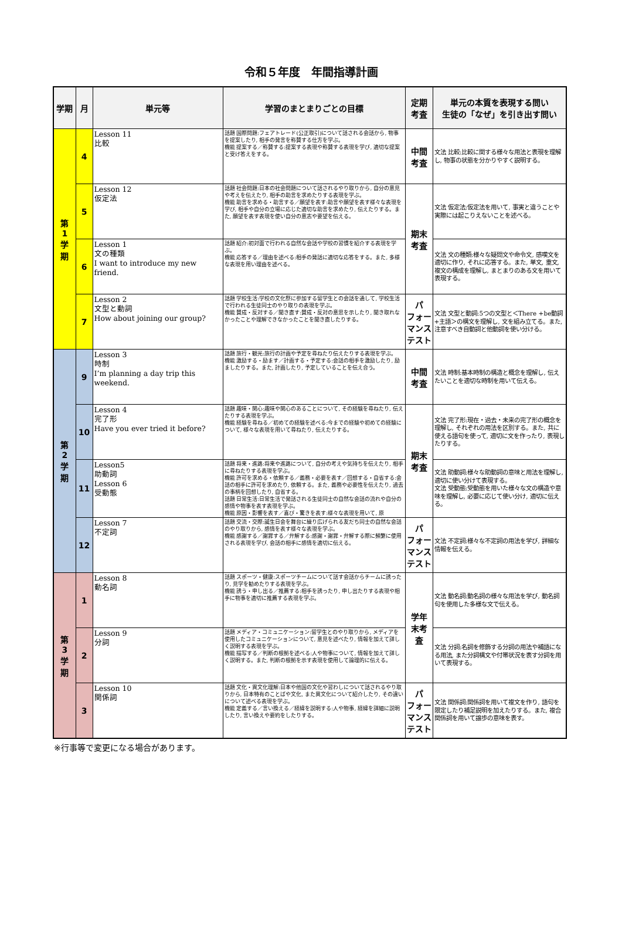令和５年度　年間指導計画
| 学期 | 月 | 単元等 | 学習のまとまりごとの目標 | 定期 考査 | 単元の本質を表現する問い 生徒の「なぜ」を引き出す問い |
| --- | --- | --- | --- | --- | --- |
| 第 1 学 期 | 4 | Lesson 11 比較 | 話題 国際問題:フェアトレード(公正取引)について話される会話から, 物事を提案したり, 相手の発言を称賛する仕方を学ぶ。 機能 提案する／称賛する:提案する表現や称賛する表現を学び, 適切な提案と受け答えをする。 | 中間 考査 | 文法 比較:比較に関する様々な用法と表現を理解し, 物事の状態を分かりやすく説明する。 |
| | 5 | Lesson 12 仮定法 | 話題 社会問題:日本の社会問題について話されるやり取りから, 自分の意見や考えを伝えたり, 相手の助言を求めたりする表現を学ぶ。 機能 助言を求める・助言する／願望を表す:助言や願望を表す様々な表現を学び, 相手や自分の立場に応じた適切な助言を求めたり, 伝えたりする。また, 願望を表す表現を使い自分の意志や要望を伝える。 | 期末 考査 | 文法 仮定法:仮定法を用いて, 事実と違うことや実際には起こりえないことを述べる。 |
| | 6 | Lesson 1 文の種類 I want to introduce my new friend. | 話題 紹介:初対面で行われる自然な会話や学校の習慣を紹介する表現を学ぶ。 機能 応答する／理由を述べる:相手の発話に適切な応答をする。また, 多様な表現を用い理由を述べる。 | | 文法 文の種類:様々な疑問文や命令文, 感嘆文を適切に作り, それに応答する。また, 単文, 重文, 複文の構成を理解し, まとまりのある文を用いて表現する。 |
| | 7 | Lesson 2 文型と動詞 How about joining our group? | 話題 学校生活:学校の文化祭に参加する留学生との会話を通して, 学校生活で行われる生徒同士のやり取りの表現を学ぶ。 機能 賛成・反対する／聞き直す:賛成・反対の意思を示したり, 聞き取れなかったことや理解できなかったことを聞き直したりする。 | パ フォー マンス テスト | 文法 文型と動詞:5つの文型と＜There +be動詞+主語＞の構文を理解し, 文を組み立てる。また, 注意すべき自動詞と他動詞を使い分ける。 |
| 第 2 学 期 | 9 | Lesson 3 時制 I’m planning a day trip this weekend. | 話題 旅行・観光:旅行の計画や予定を尋ねたり伝えたりする表現を学ぶ。 機能 激励する・励ます／計画する・予定する:会話の相手を激励したり, 励ましたりする。また, 計画したり, 予定していることを伝え合う。 | 中間 考査 | 文法 時制:基本時制の構造と概念を理解し, 伝えたいことを適切な時制を用いて伝える。 |
| | 10 | Lesson 4 完了形 Have you ever tried it before? | 話題 趣味・関心:趣味や関心のあることについて, その経験を尋ねたり, 伝えたりする表現を学ぶ。 機能 経験を尋ねる／初めての経験を述べる:今までの経験や初めての経験について, 様々な表現を用いて尋ねたり, 伝えたりする。 | 期末 考査 | 文法 完了形:現在・過去・未来の完了形の概念を理解し, それぞれの用法を区別する。また, 共に使える語句を使って, 適切に文を作ったり, 表現したりする。 |
| | 11 | Lesson5 助動詞 Lesson 6 受動態 | 話題 将来・進路:将来や進路について, 自分の考えや気持ちを伝えたり, 相手に尋ねたりする表現を学ぶ。 機能 許可を求める・依頼する／義務・必要を表す／回想する・自省する:会話の相手に許可を求めたり, 依頼する。また, 義務や必要性を伝えたり, 過去の事柄を回想したり, 自省する。 話題 日常生活:日常生活で発話される生徒同士の自然な会話の流れや自分の感情や物事を表す表現を学ぶ。 機能 原因・影響を表す／喜び・驚きを表す:様々な表現を用いて, 原 | | 文法 助動詞:様々な助動詞の意味と用法を理解し, 適切に使い分けて表現する。 文法 受動態:受動態を用いた様々な文の構造や意味を理解し, 必要に応じて使い分け, 適切に伝える。 |
| | 12 | Lesson 7 不定詞 | 話題 交流・交際:誕生日会を舞台に繰り広げられる友だち同士の自然な会話のやり取りから, 感情を表す様々な表現を学ぶ。 機能 感謝する／謝罪する／弁解する:感謝・謝罪・弁解する際に頻繁に使用される表現を学び, 会話の相手に感情を適切に伝える。 | パ フォー マンス テスト | 文法 不定詞:様々な不定詞の用法を学び, 詳細な情報を伝える。 |
| 第 3 学 期 | 1 | Lesson 8 動名詞 | 話題 スポーツ・健康:スポーツチームについて話す会話からチームに誘ったり, 見学を勧めたりする表現を学ぶ。 機能 誘う・申し出る／推薦する:相手を誘ったり, 申し出たりする表現や相手に物事を適切に推薦する表現を学ぶ。 | 学年 末考 査 | 文法 動名詞:動名詞の様々な用法を学び, 動名詞句を使用した多様な文で伝える。 |
| | 2 | Lesson 9 分詞 | 話題 メディア・コミュニケーション:留学生とのやり取りから, メディアを使用したコミュニケーションについて, 意見を述べたり, 情報を加えて詳しく説明する表現を学ぶ。 機能 描写する／判断の根拠を述べる:人や物事について, 情報を加えて詳しく説明する。また, 判断の根拠を示す表現を使用して論理的に伝える。 | | 文法 分詞:名詞を修飾する分詞の用法や補語になる用法, また分詞構文や付帯状況を表す分詞を用いて表現する。 |
| | 3 | Lesson 10 関係詞 | 話題 文化・異文化理解:日本や他国の文化や習わしについて話されるやり取りから, 日本特有のことばや文化, また異文化について紹介したり, その違いについて述べる表現を学ぶ。 機能 定義する／言い換える／経緯を説明する:人や物事, 経緯を詳細に説明したり, 言い換えや要約をしたりする。 | パ フォー マンス テスト | 文法 関係詞:関係詞を用いて複文を作り, 語句を限定したり補足説明を加えたりする。また, 複合関係詞を用いて譲歩の意味を表す。 |
※行事等で変更になる場合があります。